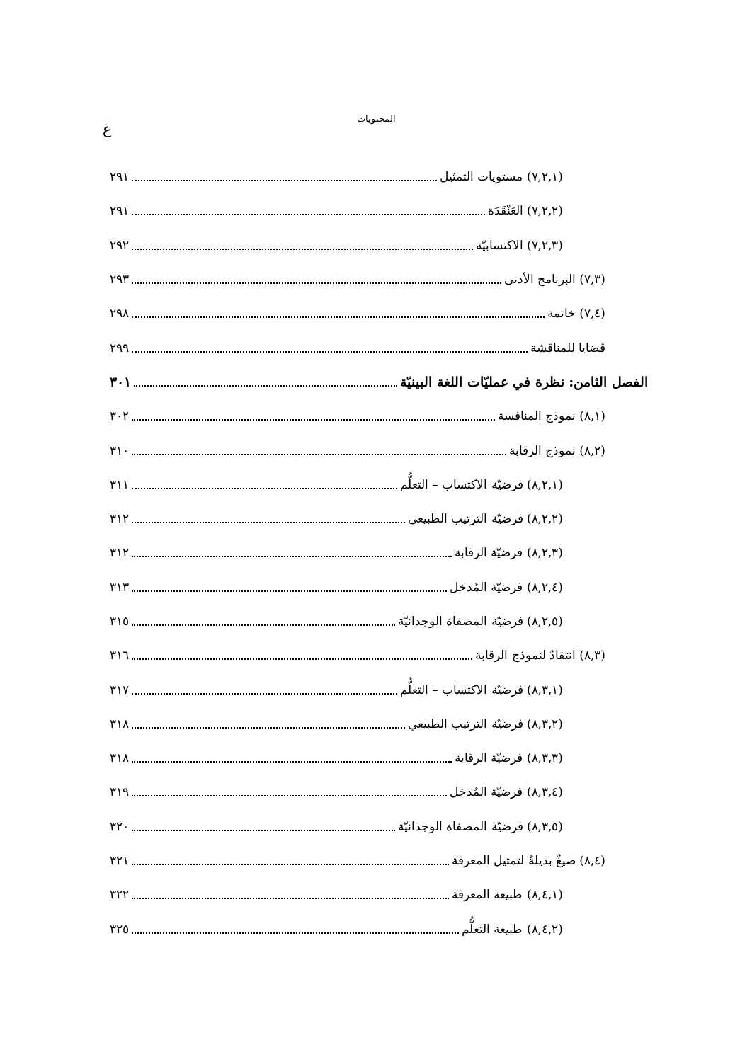المحتويات
غ
(٧,٢,١) مستويات التمثيل ٢٩١
(٧,٢,٢) العَنْقَدَة ٢٩١
(٧,٢,٣) الاكتسابيّة ٢٩٢
(٧,٣) البرنامج الأدنى ٢٩٣
(٧,٤) خاتمة ٢٩٨
قضايا للمناقشة ٢٩٩
الفصل الثامن: نظرة في عمليّات اللغة البينيّة ٣٠١
(٨,١) نموذج المنافسة ٣٠٢
(٨,٢) نموذج الرقابة ٣١٠
(٨,٢,١) فرضيّة الاكتساب – التعلُّم ٣١١
(٨,٢,٢) فرضيّة الترتيب الطبيعي ٣١٢
(٨,٢,٣) فرضيّة الرقابة ٣١٢
(٨,٢,٤) فرضيّة المُدخل ٣١٣
(٨,٢,٥) فرضيّة المصفاة الوجدانيّة ٣١٥
(٨,٣) انتقادٌ لنموذج الرقابة ٣١٦
(٨,٣,١) فرضيّة الاكتساب – التعلُّم ٣١٧
(٨,٣,٢) فرضيّة الترتيب الطبيعي ٣١٨
(٨,٣,٣) فرضيّة الرقابة ٣١٨
(٨,٣,٤) فرضيّة المُدخل ٣١٩
(٨,٣,٥) فرضيّة المصفاة الوجدانيّة ٣٢٠
(٨,٤) صيغٌ بديلةٌ لتمثيل المعرفة ٣٢١
(٨,٤,١) طبيعة المعرفة ٣٢٢
(٨,٤,٢) طبيعة التعلُّم ٣٢٥